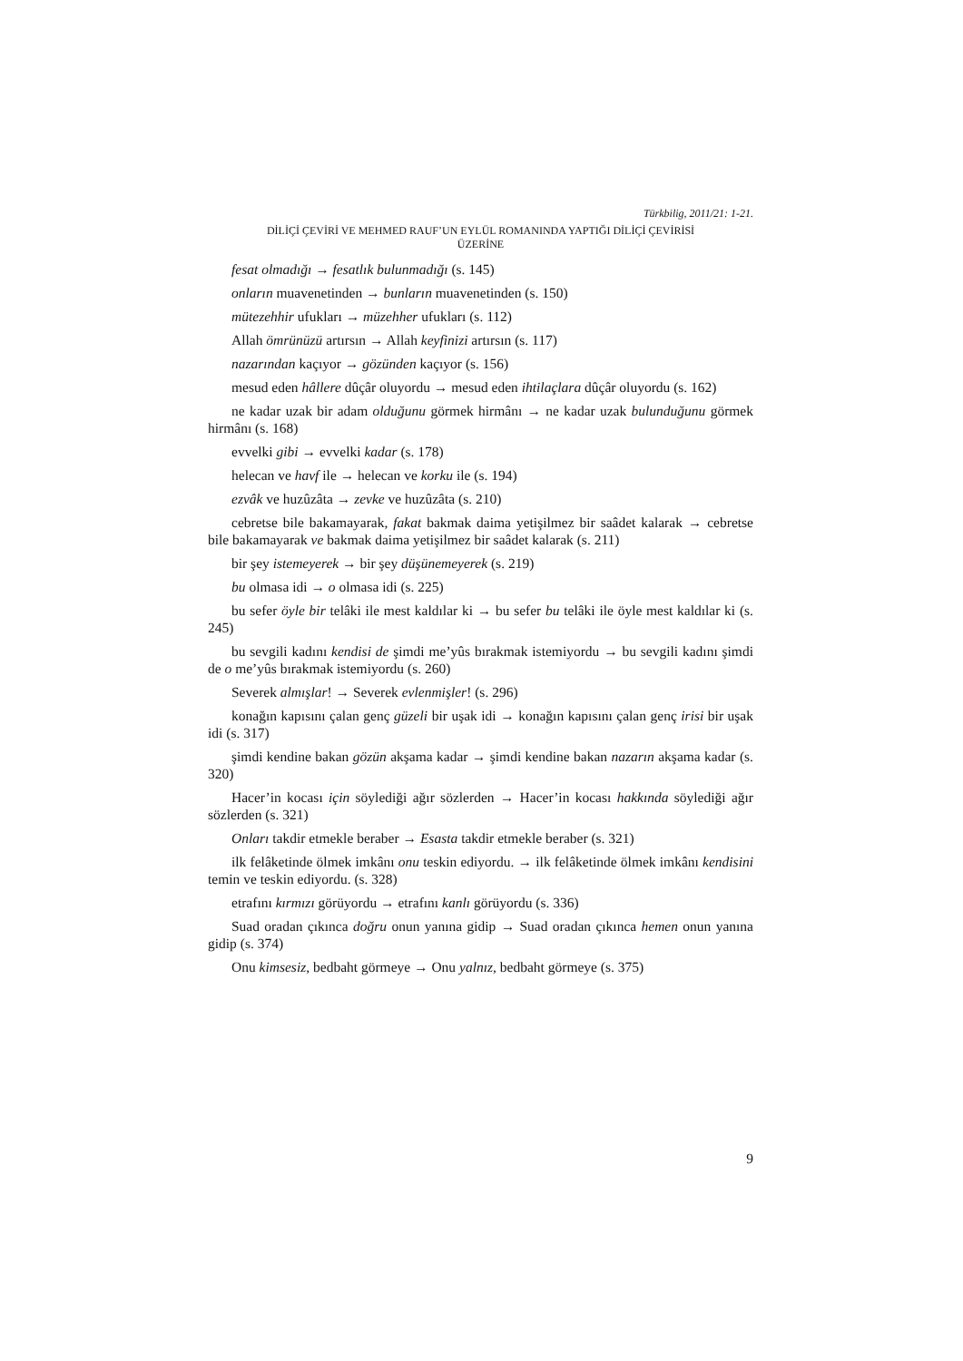Türkbilig, 2011/21: 1-21.
DİLİÇİ ÇEVİRİ VE MEHMED RAUF’UN EYLÜL ROMANINDA YAPTIĞI DİLİÇİ ÇEVİRİSİ
ÜZERİNE
fesat olmadığı → fesatlık bulunmadığı (s. 145)
onların muavenetinden → bunların muavenetinden (s. 150)
mütezehhir ufukları → müzehher ufukları (s. 112)
Allah ömrünüzü artırsın → Allah keyfinizi artırsın (s. 117)
nazarından kaçıyor → gözünden kaçıyor (s. 156)
mesud eden hâllere dûçâr oluyordu → mesud eden ihtilaçlara dûçâr oluyordu (s. 162)
ne kadar uzak bir adam olduğunu görmek hirmânı → ne kadar uzak bulunduğunu görmek hirmânı (s. 168)
evvelki gibi → evvelki kadar (s. 178)
helecan ve havf ile → helecan ve korku ile (s. 194)
ezvâk ve huzûzâta → zevke ve huzûzâta (s. 210)
cebretse bile bakamayarak, fakat bakmak daima yetişilmez bir saâdet kalarak → cebretse bile bakamayarak ve bakmak daima yetişilmez bir saâdet kalarak (s. 211)
bir şey istemeyerek → bir şey düşünemeyerek (s. 219)
bu olmasa idi → o olmasa idi (s. 225)
bu sefer öyle bir telâki ile mest kaldılar ki → bu sefer bu telâki ile öyle mest kaldılar ki (s. 245)
bu sevgili kadını kendisi de şimdi me’yûs bırakmak istemiyordu → bu sevgili kadını şimdi de o me’yûs bırakmak istemiyordu (s. 260)
Severek almışlar! → Severek evlenmişler! (s. 296)
konağın kapısını çalan genç güzeli bir uşak idi → konağın kapısını çalan genç irisi bir uşak idi (s. 317)
şimdi kendine bakan gözün akşama kadar → şimdi kendine bakan nazarın akşama kadar (s. 320)
Hacer’in kocası için söylediği ağır sözlerden → Hacer’in kocası hakkında söylediği ağır sözlerden (s. 321)
Onları takdir etmekle beraber → Esasta takdir etmekle beraber (s. 321)
ilk felâketinde ölmek imkânı onu teskin ediyordu. → ilk felâketinde ölmek imkânı kendisini temin ve teskin ediyordu. (s. 328)
etrafını kırmızı görüyordu → etrafını kanlı görüyordu (s. 336)
Suad oradan çıkınca doğru onun yanına gidip → Suad oradan çıkınca hemen onun yanına gidip (s. 374)
Onu kimsesiz, bedbaht görmeye → Onu yalnız, bedbaht görmeye (s. 375)
9